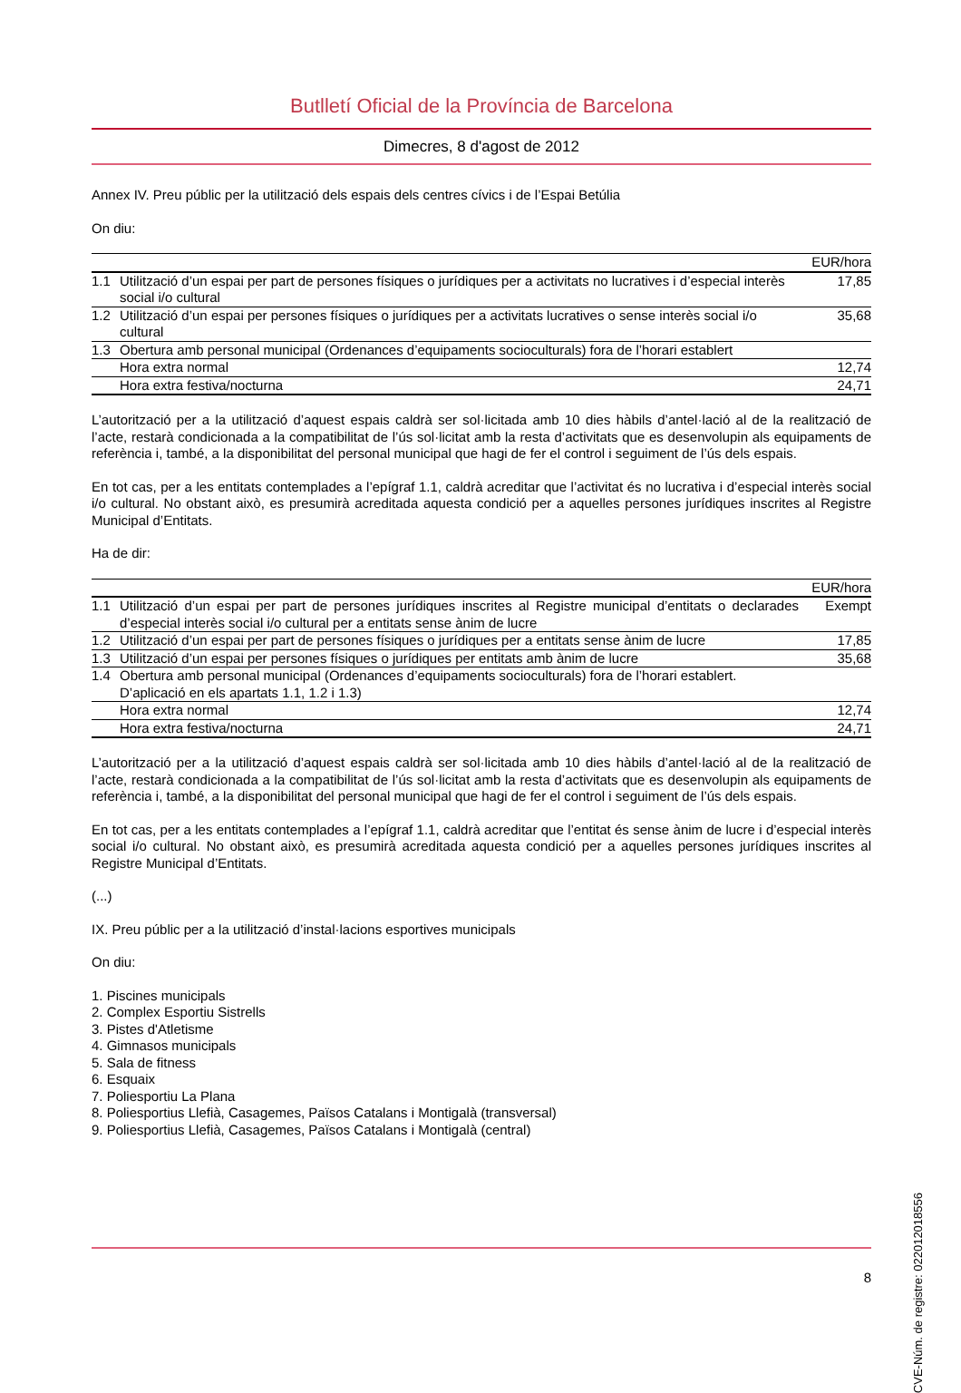Butlletí Oficial de la Província de Barcelona
Dimecres, 8 d'agost de 2012
Annex IV. Preu públic per la utilització dels espais dels centres cívics i de l’Espai Betúlia
On diu:
| EUR/hora | | |
| --- | --- | --- |
| 1.1 | Utilització d’un espai per part de persones físiques o jurídiques per a activitats no lucratives i d’especial interès social i/o cultural | 17,85 |
| 1.2 | Utilització d’un espai per persones físiques o jurídiques per a activitats lucratives o sense interès social i/o cultural | 35,68 |
| 1.3 | Obertura amb personal municipal (Ordenances d’equipaments socioculturals) fora de l’horari establert | |
| | Hora extra normal | 12,74 |
| | Hora extra festiva/nocturna | 24,71 |
L’autorització per a la utilització d’aquest espais caldrà ser sol·licitada amb 10 dies hàbils d’antel·lació al de la realització de l’acte, restarà condicionada a la compatibilitat de l’ús sol·licitat amb la resta d’activitats que es desenvolupin als equipaments de referència i, també, a la disponibilitat del personal municipal que hagi de fer el control i seguiment de l’ús dels espais.
En tot cas, per a les entitats contemplades a l’epígraf 1.1, caldrà acreditar que l’activitat és no lucrativa i d’especial interès social i/o cultural. No obstant això, es presumirà acreditada aquesta condició per a aquelles persones jurídiques inscrites al Registre Municipal d’Entitats.
Ha de dir:
| EUR/hora | | |
| --- | --- | --- |
| 1.1 | Utilització d’un espai per part de persones jurídiques inscrites al Registre municipal d’entitats o declarades d’especial interès social i/o cultural per a entitats sense ànim de lucre | Exempt |
| 1.2 | Utilització d’un espai per part de persones físiques o jurídiques per a entitats sense ànim de lucre | 17,85 |
| 1.3 | Utilització d’un espai per persones físiques o jurídiques per entitats amb ànim de lucre | 35,68 |
| 1.4 | Obertura amb personal municipal (Ordenances d’equipaments socioculturals) fora de l’horari establert. D’aplicació en els apartats 1.1, 1.2 i 1.3) | |
| | Hora extra normal | 12,74 |
| | Hora extra festiva/nocturna | 24,71 |
L’autorització per a la utilització d’aquest espais caldrà ser sol·licitada amb 10 dies hàbils d’antel·lació al de la realització de l’acte, restarà condicionada a la compatibilitat de l’ús sol·licitat amb la resta d’activitats que es desenvolupin als equipaments de referència i, també, a la disponibilitat del personal municipal que hagi de fer el control i seguiment de l’ús dels espais.
En tot cas, per a les entitats contemplades a l’epígraf 1.1, caldrà acreditar que l’entitat és sense ànim de lucre i d’especial interès social i/o cultural. No obstant això, es presumirà acreditada aquesta condició per a aquelles persones jurídiques inscrites al Registre Municipal d’Entitats.
(...)
IX. Preu públic per a la utilització d’instal·lacions esportives municipals
On diu:
1. Piscines municipals
2. Complex Esportiu Sistrells
3. Pistes d'Atletisme
4. Gimnasos municipals
5. Sala de fitness
6. Esquaix
7. Poliesportiu La Plana
8. Poliesportius Llefià, Casagemes, Països Catalans i Montigalà (transversal)
9. Poliesportius Llefià, Casagemes, Països Catalans i Montigalà (central)
CVE-Núm. de registre: 022012018556
8